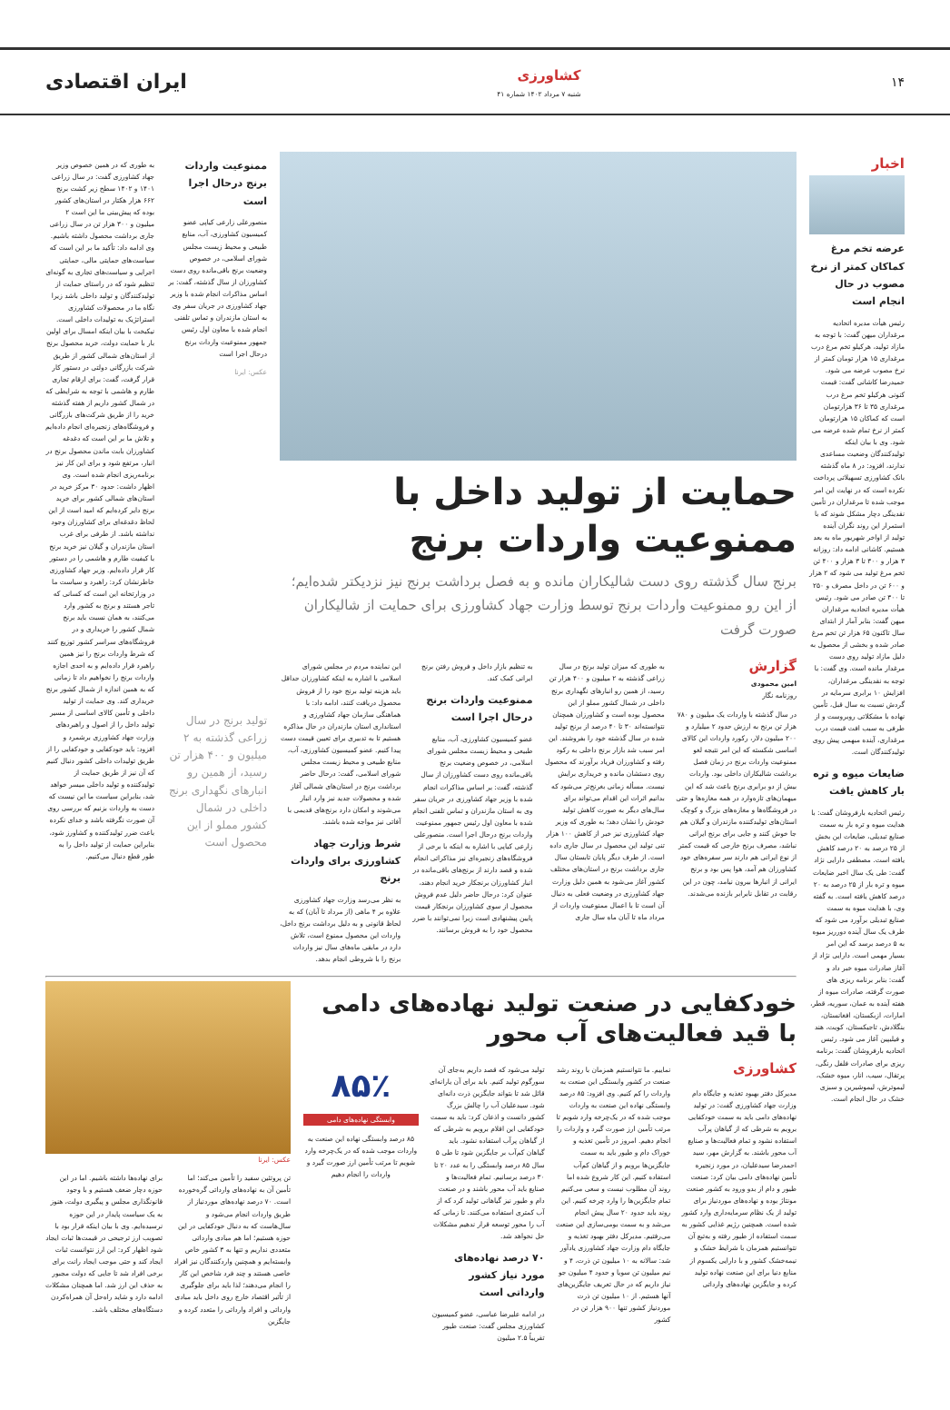۱۴
کشاورزی
شنبه ۷ مرداد ۱۴۰۲ شماره ۴۱
ایران اقتصادی
اخبار
عرضه تخم مرغ کماکان کمتر از نرخ مصوب در حال انجام است
رئیس هیأت مدیره اتحادیه مرغداران میهن گفت: با توجه به مازاد تولید، هرکیلو تخم مرغ درب مرغداری ۱۵ هزار تومان کمتر از نرخ مصوب عرضه می شود. حمیدرضا کاشانی گفت: قیمت کنونی هرکیلو تخم مرغ درب مرغداری ۳۵ تا ۳۶ هزارتومان است که کماکان ۱۵ هزارتومان کمتر از نرخ تمام شده عرضه می شود. وی با بیان اینکه تولیدکنندگان وضعیت مساعدی ندارند، افزود: در ۸ ماه گذشته بانک کشاورزی تسهیلاتی پرداخت نکرده است که در نهایت این امر موجب شده تا مرغداران در تأمین نقدینگی دچار مشکل شوند که با استمرار این روند نگران آینده تولید از اواخر شهریور ماه به بعد هستیم. کاشانی ادامه داد: روزانه ۳ هزار و ۳۰۰ تا ۳ هزار و ۴۰۰ تن تخم مرغ تولید می شود که ۲ هزار و ۶۰۰ تن در داخل مصرف و ۲۵۰ تا ۳۰۰ تن صادر می شود. رئیس هیأت مدیره اتحادیه مرغداران میهن گفت: بنابر آمار از ابتدای سال تاکنون ۶۵ هزار تن تخم مرغ صادر شده و بخشی از محصول به دلیل مازاد تولید روی دست مرغدار مانده است. وی گفت: با توجه به نقدینگی مرغداران، افزایش ۱۰ برابری سرمایه در گردش نسبت به سال قبل، تأمین نهاده با مشکلاتی روبروست و از طرفی به سبب افت قیمت درب مرغداری، آینده مبهمی پیش روی تولیدکنندگان است.
ضایعات میوه و تره بار کاهش یافت
رئیس اتحادیه بارفروشان گفت: با هدایت میوه و تره بار به سمت صنایع تبدیلی، ضایعات این بخش از ۲۵ درصد به ۲۰ درصد کاهش یافته است. مصطفی دارایی نژاد گفت: طی یک سال اخیر ضایعات میوه و تره بار از ۲۵ درصد به ۲۰ درصد کاهش یافته است. به گفته وی، با هدایت میوه به سمت صنایع تبدیلی برآورد می شود که طرف یک سال آینده دورریز میوه به ۵ درصد برسد که این امر بسیار مهمی است. دارایی نژاد از آغاز صادرات میوه خبر داد و گفت: بنابر برنامه ریزی های صورت گرفته، صادرات میوه از هفته آینده به عمان، سوریه، قطر، امارات، ازبکستان، افغانستان، بنگلادش، تاجیکستان، کویت، هند و فیلیپین آغاز می شود. رئیس اتحادیه بارفروشان گفت: برنامه ریزی برای صادرات فلفل رنگی، پرتقال، سیب، انار، میوه خشک، لیموترش، لیموشیرین و سبزی خشک در حال انجام است.
حمایت از تولید داخل با ممنوعیت واردات برنج
برنج سال گذشته روی دست شالیکاران مانده و به فصل برداشت برنج نیز نزدیکتر شده‌ایم؛ از این رو ممنوعیت واردات برنج توسط وزارت جهاد کشاورزی برای حمایت از شالیکاران صورت گرفت
گزارش
امین محمودی
روزنامه نگار
در سال گذشته با واردات یک میلیون و ۷۸۰ هزار تن برنج به ارزش حدود ۲ میلیارد و ۲۰۰ میلیون دلار، رکورد واردات این کالای اساسی شکسته که این امر نتیجه لغو ممنوعیت واردات برنج در زمان فصل برداشت شالیکاران داخلی بود. واردات بیش از دو برابری برنج باعث شد که این میهمان‌های تازه‌وارد در همه مغازه‌ها و حتی در فروشگاه‌ها و مغازه‌های بزرگ و کوچک استان‌های تولیدکننده مازندران و گیلان هم جا خوش کنند و جایی برای برنج ایرانی نباشد، مصرف برنج خارجی که قیمت کمتر از نوع ایرانی هم دارند سر سفره‌های خود کشاورزان هم آمد، هوا پس بود و برنج ایرانی از انبارها بیرون نیامد، چون در این رقابت در تقابل نابرابر بازنده می‌شدند.
به طوری که میزان تولید برنج در سال زراعی گذشته به ۲ میلیون و ۴۰۰ هزار تن رسید، از همین رو انبارهای نگهداری برنج داخلی در شمال کشور مملو از این محصول بوده است و کشاورزان همچنان نتوانسته‌اند ۳۰ تا ۴۰ درصد از برنج تولید شده در سال گذشته خود را بفروشند. این امر سبب شد بازار برنج داخلی به رکود رفته و کشاورزان فریاد برآورند که محصول روی دستشان مانده و خریداری برایش نیست. مسأله زمانی بغرنج‌تر می‌شود که بدانیم اثرات این اقدام می‌تواند برای سال‌های دیگر به صورت کاهش تولید خودش را نشان دهد؛ به طوری که وزیر جهاد کشاورزی نیز خبر از کاهش ۱۰۰ هزار تنی تولید این محصول در سال جاری داده است. از طرف دیگر پایان تابستان سال جاری برداشت برنج در استان‌های مختلف کشور آغاز می‌شود به همین دلیل وزارت جهاد کشاورزی در وضعیت فعلی به دنبال آن است تا با اعمال ممنوعیت واردات از مرداد ماه تا آبان ماه سال جاری
به تنظیم بازار داخل و فروش رفتن برنج ایرانی کمک کند.
ممنوعیت واردات برنج درحال اجرا است
عضو کمیسیون کشاورزی، آب، منابع طبیعی و محیط زیست مجلس شورای اسلامی، در خصوص وضعیت برنج باقی‌مانده روی دست کشاورزان از سال گذشته، گفت: بر اساس مذاکرات انجام شده با وزیر جهاد کشاورزی در جریان سفر وی به استان مازندران و تماس تلفنی انجام شده با معاون اول رئیس جمهور ممنوعیت واردات برنج درحال اجرا است. منصورعلی زارعی کیاپی با اشاره به اینکه با برخی از فروشگاه‌های زنجیره‌ای نیز مذاکراتی انجام شده و قصد دارند از برنج‌های باقی‌مانده در انبار کشاورزان برنجکار خرید انجام دهند، عنوان کرد: درحال حاضر دلیل عدم فروش محصول از سوی کشاورزان برنجکار قیمت پایین پیشنهادی است زیرا نمی‌توانند با ضرر محصول خود را به فروش برسانند.
این نماینده مردم در مجلس شورای اسلامی با اشاره به اینکه کشاورزان حداقل باید هزینه تولید برنج خود را از فروش محصول دریافت کنند، ادامه داد: با هماهنگی سازمان جهاد کشاورزی و استانداری استان مازندران در حال مذاکره هستیم تا به تدبیری برای تعیین قیمت دست پیدا کنیم. عضو کمیسیون کشاورزی، آب، منابع طبیعی و محیط زیست مجلس شورای اسلامی، گفت: درحال حاضر برداشت برنج در استان‌های شمالی آغاز شده و محصولات جدید نیز وارد انبار می‌شوند و امکان دارد برنج‌های قدیمی با آفاتی نیز مواجه شده باشند.
شرط وزارت جهاد کشاورزی برای واردات برنج
به نظر می‌رسد وزارت جهاد کشاورزی علاوه بر ۴ ماهی (از مرداد تا آبان) که به لحاظ قانونی و به دلیل برداشت برنج داخل، واردات این محصول ممنوع است، تلاش دارد در مابقی ماه‌های سال نیز واردات برنج را با شروطی انجام بدهد.
ممنوعیت واردات برنج درحال اجرا است
منصورعلی زارعی کیاپی عضو کمیسیون کشاورزی، آب، منابع طبیعی و محیط زیست مجلس شورای اسلامی، در خصوص وضعیت برنج باقی‌مانده روی دست کشاورزان از سال گذشته، گفت: بر اساس مذاکرات انجام شده با وزیر جهاد کشاورزی در جریان سفر وی به استان مازندران و تماس تلفنی انجام شده با معاون اول رئیس جمهور ممنوعیت واردات برنج درحال اجرا است
عکس: ایرنا
تولید برنج در سال زراعی گذشته به ۲ میلیون و ۴۰۰ هزار تن رسید، از همین رو انبارهای نگهداری برنج داخلی در شمال کشور مملو از این محصول است
به طوری که در همین خصوص وزیر جهاد کشاورزی گفت: در سال زراعی ۱۴۰۱ و ۱۴۰۲ سطح زیر کشت برنج ۶۶۲ هزار هکتار در استان‌های کشور بوده که پیش‌بینی ما این است ۲ میلیون و ۳۰۰ هزار تن در سال زراعی جاری برداشت محصول داشته باشیم. وی ادامه داد: تأکید ما بر این است که سیاست‌های حمایتی مالی، حمایتی اجرایی و سیاست‌های تجاری به گونه‌ای تنظیم شود که در راستای حمایت از تولیدکنندگان و تولید داخلی باشد زیرا نگاه ما در محصولات کشاورزی استراتژیک به تولیدات داخلی است. نیکبخت با بیان اینکه امسال برای اولین بار با حمایت دولت، خرید محصول برنج از استان‌های شمالی کشور از طریق شرکت بازرگانی دولتی در دستور کار قرار گرفت، گفت: برای ارقام تجاری طارم و هاشمی با توجه به شرایطی که در شمال کشور داریم از هفته گذشته خرید را از طریق شرکت‌های بازرگانی و فروشگاه‌های زنجیره‌ای انجام داده‌ایم و تلاش ما بر این است که دغدغه کشاورزان بابت ماندن محصول برنج در انبار، مرتفع شود و برای این کار نیز برنامه‌ریزی انجام شده است. وی اظهار داشت: حدود ۳۰ مرکز خرید در استان‌های شمالی کشور برای خرید برنج دایر کرده‌ایم که امید است از این لحاظ دغدغه‌ای برای کشاورزان وجود نداشته باشد. از طرفی برای غرب استان مازندران و گیلان نیز خرید برنج با کیفیت طارم و هاشمی را در دستور کار قرار داده‌ایم. وزیر جهاد کشاورزی خاطرنشان کرد: راهبرد و سیاست ما در وزارتخانه این است که کسانی که تاجر هستند و برنج به کشور وارد می‌کنند، به همان نسبت باید برنج شمال کشور را خریداری و در فروشگاه‌های سراسر کشور توزیع کنند که شرط واردات برنج را نیز همین راهبرد قرار داده‌ایم و به احدی اجازه واردات برنج را نخواهیم داد تا زمانی که به همین اندازه از شمال کشور برنج خریداری کند. وی حمایت از تولید داخلی و تأمین کالای اساسی از مسیر تولید داخل را از اصول و راهبردهای وزارت جهاد کشاورزی برشمرد و افزود: باید خودکفایی و خودکفایی را از طریق تولیدات داخلی کشور دنبال کنیم که آن نیز از طریق حمایت از تولیدکننده و تولید داخلی میسر خواهد شد، بنابراین سیاست ما این نیست که دست به واردات بزنیم که بررسی روی آن صورت نگرفته باشد و خدای نکرده باعث ضرر تولیدکننده و کشاورز شود، بنابراین حمایت از تولید داخل را به طور قطع دنبال می‌کنیم.
خودکفایی در صنعت تولید نهاده‌های دامی با قید فعالیت‌های آب محور
کشاورزی
مدیرکل دفتر بهبود تغذیه و جایگاه دام وزارت جهاد کشاورزی گفت: در تولید نهاده‌های دامی باید به سمت خودکفایی برویم به شرطی که از گیاهان پرآب استفاده نشود و تمام فعالیت‌ها و صنایع آب محور باشند. به گزارش مهر، سید احمدرضا سیدعلیان، در مورد زنجیره تأمین نهاده‌های دامی بیان کرد: صنعت طیور و دام از بدو ورود به کشور صنعت مونتاژ بوده و نهاده‌های موردنیاز برای تولید از یک نظام سرمایه‌داری وارد کشور شده است. همچنین رژیم غذایی کشور به سمت استفاده از طیور رفته و به‌تبع آن نتوانستیم همزمان با شرایط خشک و نیمه‌خشک کشور و با دارایی یکسوم از منابع دنیا برای این صنعت نهاده تولید کرده و جایگزین نهاده‌های وارداتی
نماییم. ما نتوانستیم همزمان با روند رشد صنعت در کشور وابستگی این صنعت به واردات را کم کنیم. وی افزود: ۸۵ درصد وابستگی نهاده این صنعت به واردات موجب شده که در یک‌چرخه وارد شویم تا مرتب تأمین ارز صورت گیرد و واردات را انجام دهیم. امروز در تأمین تغذیه و خوراک دام و طیور باید به سمت جایگزین‌ها برویم و از گیاهان کم‌آب استفاده کنیم. این کار شروع شده اما روند آن مطلوب نیست و سعی می‌کنیم تمام جایگزین‌ها را وارد چرخه کنیم. این روند باید حدود ۲۰ سال پیش انجام می‌شد و به سمت بومی‌سازی این صنعت می‌رفتیم. مدیرکل دفتر بهبود تغذیه و جایگاه دام وزارت جهاد کشاورزی یادآور شد: سالانه به ۱۰ میلیون تن ذرت، ۴ و نیم میلیون تن سویا و حدود ۴ میلیون جو نیاز داریم که در حال تعریف جایگزین‌های آنها هستیم. از ۱۰ میلیون تن ذرت موردنیاز کشور تنها ۹۰۰ هزار تن در کشور
تولید می‌شود که قصد داریم به‌جای آن سورگوم تولید کنیم. باید برای آن یارانه‌ای قائل شد تا بتواند جایگزین ذرت دانه‌ای شود. سیدعلیان آب را چالش بزرگ کشور دانست و اذعان کرد: باید به سمت خودکفایی این اقلام برویم به شرطی که از گیاهان پرآب استفاده نشود. باید گیاهان کم‌آب بر جایگزین شود تا طی ۵ سال ۸۵ درصد وابستگی را به عدد ۲۰ تا ۳۰ درصد برسانیم. تمام فعالیت‌ها و صنایع باید آب محور باشند و در صنعت دام و طیور نیز گیاهانی تولید کرد که از آب کمتری استفاده می‌کنند. تا زمانی که آب را محور توسعه قرار ندهیم مشکلات حل نخواهد شد.
۷۰ درصد نهاده‌های مورد نیاز کشور وارداتی است
در ادامه علیرضا عباسی، عضو کمیسیون کشاورزی مجلس گفت: صنعت طیور تقریباً ۲.۵ میلیون
۸۵٪
وابستگی نهاده‌های دامی
۸۵ درصد وابستگی نهاده این صنعت به واردات موجب شده که در یک‌چرخه وارد شویم تا مرتب تأمین ارز صورت گیرد و واردات را انجام دهیم
عکس: ایرنا
تن پروتئین سفید را تأمین می‌کند؛ اما تأمین آن به نهاده‌های وارداتی گره‌خورده است. ۷۰ درصد نهاده‌های موردنیاز از طریق واردات انجام می‌شود و سال‌هاست که به دنبال خودکفایی در این حوزه هستیم؛ اما هم مبادی وارداتی متعددی نداریم و تنها به ۳ کشور خاص وابسته‌ایم و همچنین واردکنندگان نیز افراد خاصی هستند و چند فرد شاخص این کار را انجام می‌دهند؛ لذا باید برای جلوگیری از تأثیر اقتصاد خارج روی داخل باید مبادی وارداتی و افراد وارداتی را متعدد کرده و جایگزین
برای نهاده‌ها داشته باشیم. اما در این حوزه دچار ضعف هستیم و با وجود قانونگذاری مجلس و پیگیری دولت، هنوز به یک سیاست پایدار در این حوزه نرسیده‌ایم. وی با بیان اینکه قرار بود با تصویب ارز ترجیحی در قیمت‌ها ثبات ایجاد شود اظهار کرد: این ارز نتوانست ثبات ایجاد کند و حتی موجب ایجاد رانت برای برخی افراد شد تا جایی که دولت مجبور به حذف این ارز شد. اما همچنان مشکلات ادامه دارد و شاید راه‌حل آن همراه‌کردن دستگاه‌های مختلف باشد.